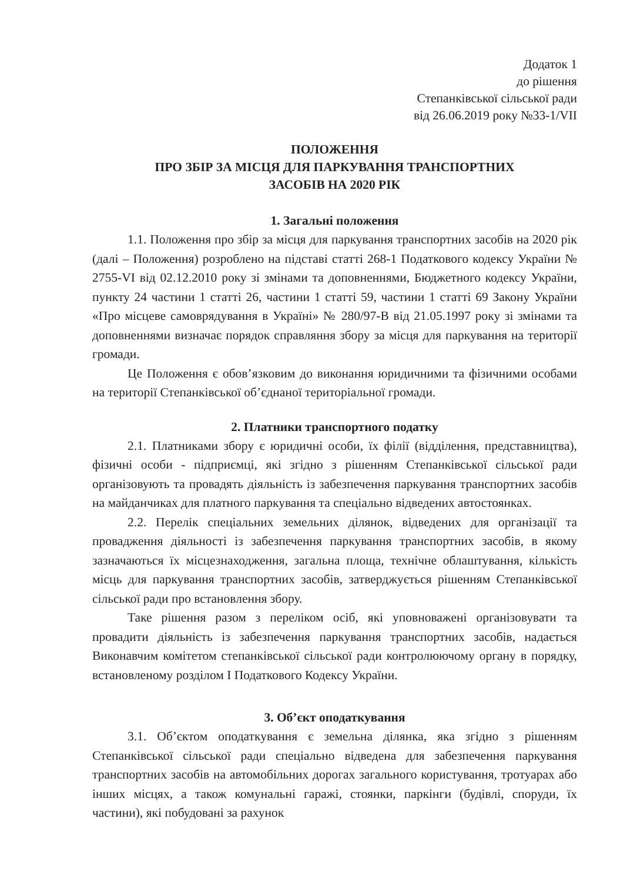Додаток 1
до рішення
Степанківської сільської ради
від 26.06.2019 року №33-1/VII
ПОЛОЖЕННЯ
ПРО ЗБІР ЗА МІСЦЯ ДЛЯ ПАРКУВАННЯ ТРАНСПОРТНИХ
ЗАСОБІВ НА 2020 РІК
1. Загальні положення
1.1. Положення про збір за місця для паркування транспортних засобів на 2020 рік (далі – Положення) розроблено на підставі статті 268-1 Податкового кодексу України № 2755-VI від 02.12.2010 року зі змінами та доповненнями, Бюджетного кодексу України, пункту 24 частини 1 статті 26, частини 1 статті 59, частини 1 статті 69 Закону України «Про місцеве самоврядування в Україні» № 280/97-В від 21.05.1997 року зі змінами та доповненнями визначає порядок справляння збору за місця для паркування на території громади.
Це Положення є обов’язковим до виконання юридичними та фізичними особами на території Степанківської об’єднаної територіальної громади.
2. Платники транспортного податку
2.1. Платниками збору є юридичні особи, їх філії (відділення, представництва), фізичні особи - підприємці, які згідно з рішенням Степанківської сільської ради організовують та провадять діяльність із забезпечення паркування транспортних засобів на майданчиках для платного паркування та спеціально відведених автостоянках.
2.2. Перелік спеціальних земельних ділянок, відведених для організації та провадження діяльності із забезпечення паркування транспортних засобів, в якому зазначаються їх місцезнаходження, загальна площа, технічне облаштування, кількість місць для паркування транспортних засобів, затверджується рішенням Степанківської сільської ради про встановлення збору.
Таке рішення разом з переліком осіб, які уповноважені організовувати та провадити діяльність із забезпечення паркування транспортних засобів, надається Виконавчим комітетом степанківської сільської ради контролюючому органу в порядку, встановленому розділом I Податкового Кодексу України.
3. Об’єкт оподаткування
3.1. Об’єктом оподаткування є земельна ділянка, яка згідно з рішенням Степанківської сільської ради спеціально відведена для забезпечення паркування транспортних засобів на автомобільних дорогах загального користування, тротуарах або інших місцях, а також комунальні гаражі, стоянки, паркінги (будівлі, споруди, їх частини), які побудовані за рахунок